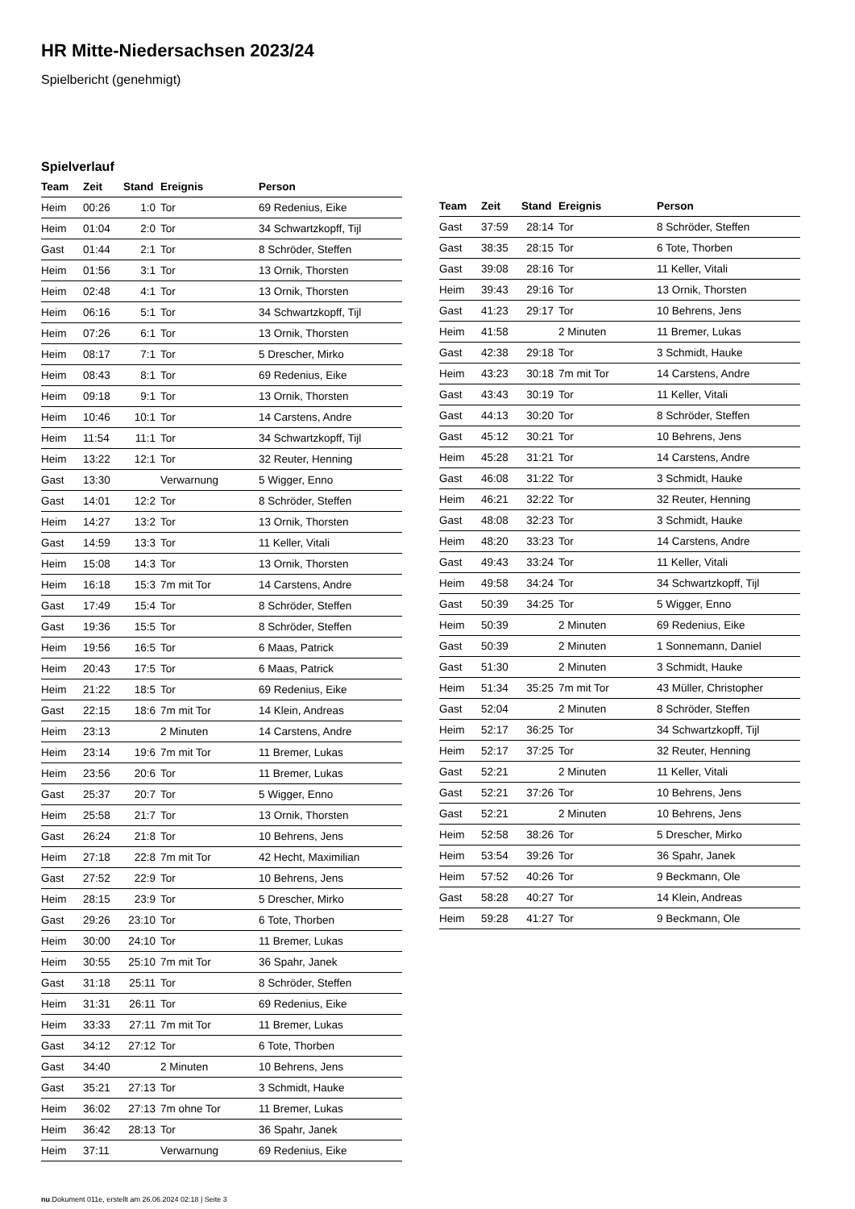HR Mitte-Niedersachsen 2023/24
Spielbericht (genehmigt)
Spielverlauf
| Team | Zeit | Stand | Ereignis | Person |
| --- | --- | --- | --- | --- |
| Heim | 00:26 | 1:0 | Tor | 69 Redenius, Eike |
| Heim | 01:04 | 2:0 | Tor | 34 Schwartzkopff, Tijl |
| Gast | 01:44 | 2:1 | Tor | 8 Schröder, Steffen |
| Heim | 01:56 | 3:1 | Tor | 13 Ornik, Thorsten |
| Heim | 02:48 | 4:1 | Tor | 13 Ornik, Thorsten |
| Heim | 06:16 | 5:1 | Tor | 34 Schwartzkopff, Tijl |
| Heim | 07:26 | 6:1 | Tor | 13 Ornik, Thorsten |
| Heim | 08:17 | 7:1 | Tor | 5 Drescher, Mirko |
| Heim | 08:43 | 8:1 | Tor | 69 Redenius, Eike |
| Heim | 09:18 | 9:1 | Tor | 13 Ornik, Thorsten |
| Heim | 10:46 | 10:1 | Tor | 14 Carstens, Andre |
| Heim | 11:54 | 11:1 | Tor | 34 Schwartzkopff, Tijl |
| Heim | 13:22 | 12:1 | Tor | 32 Reuter, Henning |
| Gast | 13:30 | | Verwarnung | 5 Wigger, Enno |
| Gast | 14:01 | 12:2 | Tor | 8 Schröder, Steffen |
| Heim | 14:27 | 13:2 | Tor | 13 Ornik, Thorsten |
| Gast | 14:59 | 13:3 | Tor | 11 Keller, Vitali |
| Heim | 15:08 | 14:3 | Tor | 13 Ornik, Thorsten |
| Heim | 16:18 | 15:3 | 7m mit Tor | 14 Carstens, Andre |
| Gast | 17:49 | 15:4 | Tor | 8 Schröder, Steffen |
| Gast | 19:36 | 15:5 | Tor | 8 Schröder, Steffen |
| Heim | 19:56 | 16:5 | Tor | 6 Maas, Patrick |
| Heim | 20:43 | 17:5 | Tor | 6 Maas, Patrick |
| Heim | 21:22 | 18:5 | Tor | 69 Redenius, Eike |
| Gast | 22:15 | 18:6 | 7m mit Tor | 14 Klein, Andreas |
| Heim | 23:13 | | 2 Minuten | 14 Carstens, Andre |
| Heim | 23:14 | 19:6 | 7m mit Tor | 11 Bremer, Lukas |
| Heim | 23:56 | 20:6 | Tor | 11 Bremer, Lukas |
| Gast | 25:37 | 20:7 | Tor | 5 Wigger, Enno |
| Heim | 25:58 | 21:7 | Tor | 13 Ornik, Thorsten |
| Gast | 26:24 | 21:8 | Tor | 10 Behrens, Jens |
| Heim | 27:18 | 22:8 | 7m mit Tor | 42 Hecht, Maximilian |
| Gast | 27:52 | 22:9 | Tor | 10 Behrens, Jens |
| Heim | 28:15 | 23:9 | Tor | 5 Drescher, Mirko |
| Gast | 29:26 | 23:10 | Tor | 6 Tote, Thorben |
| Heim | 30:00 | 24:10 | Tor | 11 Bremer, Lukas |
| Heim | 30:55 | 25:10 | 7m mit Tor | 36 Spahr, Janek |
| Gast | 31:18 | 25:11 | Tor | 8 Schröder, Steffen |
| Heim | 31:31 | 26:11 | Tor | 69 Redenius, Eike |
| Heim | 33:33 | 27:11 | 7m mit Tor | 11 Bremer, Lukas |
| Gast | 34:12 | 27:12 | Tor | 6 Tote, Thorben |
| Gast | 34:40 | | 2 Minuten | 10 Behrens, Jens |
| Gast | 35:21 | 27:13 | Tor | 3 Schmidt, Hauke |
| Heim | 36:02 | 27:13 | 7m ohne Tor | 11 Bremer, Lukas |
| Heim | 36:42 | 28:13 | Tor | 36 Spahr, Janek |
| Heim | 37:11 | | Verwarnung | 69 Redenius, Eike |
| Team | Zeit | Stand | Ereignis | Person |
| --- | --- | --- | --- | --- |
| Gast | 37:59 | 28:14 | Tor | 8 Schröder, Steffen |
| Gast | 38:35 | 28:15 | Tor | 6 Tote, Thorben |
| Gast | 39:08 | 28:16 | Tor | 11 Keller, Vitali |
| Heim | 39:43 | 29:16 | Tor | 13 Ornik, Thorsten |
| Gast | 41:23 | 29:17 | Tor | 10 Behrens, Jens |
| Heim | 41:58 | | 2 Minuten | 11 Bremer, Lukas |
| Gast | 42:38 | 29:18 | Tor | 3 Schmidt, Hauke |
| Heim | 43:23 | 30:18 | 7m mit Tor | 14 Carstens, Andre |
| Gast | 43:43 | 30:19 | Tor | 11 Keller, Vitali |
| Gast | 44:13 | 30:20 | Tor | 8 Schröder, Steffen |
| Gast | 45:12 | 30:21 | Tor | 10 Behrens, Jens |
| Heim | 45:28 | 31:21 | Tor | 14 Carstens, Andre |
| Gast | 46:08 | 31:22 | Tor | 3 Schmidt, Hauke |
| Heim | 46:21 | 32:22 | Tor | 32 Reuter, Henning |
| Gast | 48:08 | 32:23 | Tor | 3 Schmidt, Hauke |
| Heim | 48:20 | 33:23 | Tor | 14 Carstens, Andre |
| Gast | 49:43 | 33:24 | Tor | 11 Keller, Vitali |
| Heim | 49:58 | 34:24 | Tor | 34 Schwartzkopff, Tijl |
| Gast | 50:39 | 34:25 | Tor | 5 Wigger, Enno |
| Heim | 50:39 | | 2 Minuten | 69 Redenius, Eike |
| Gast | 50:39 | | 2 Minuten | 1 Sonnemann, Daniel |
| Gast | 51:30 | | 2 Minuten | 3 Schmidt, Hauke |
| Heim | 51:34 | 35:25 | 7m mit Tor | 43 Müller, Christopher |
| Gast | 52:04 | | 2 Minuten | 8 Schröder, Steffen |
| Heim | 52:17 | 36:25 | Tor | 34 Schwartzkopff, Tijl |
| Heim | 52:17 | 37:25 | Tor | 32 Reuter, Henning |
| Gast | 52:21 | | 2 Minuten | 11 Keller, Vitali |
| Gast | 52:21 | 37:26 | Tor | 10 Behrens, Jens |
| Gast | 52:21 | | 2 Minuten | 10 Behrens, Jens |
| Heim | 52:58 | 38:26 | Tor | 5 Drescher, Mirko |
| Heim | 53:54 | 39:26 | Tor | 36 Spahr, Janek |
| Heim | 57:52 | 40:26 | Tor | 9 Beckmann, Ole |
| Gast | 58:28 | 40:27 | Tor | 14 Klein, Andreas |
| Heim | 59:28 | 41:27 | Tor | 9 Beckmann, Ole |
nu.Dokument 011e, erstellt am 26.06.2024 02:18 | Seite 3